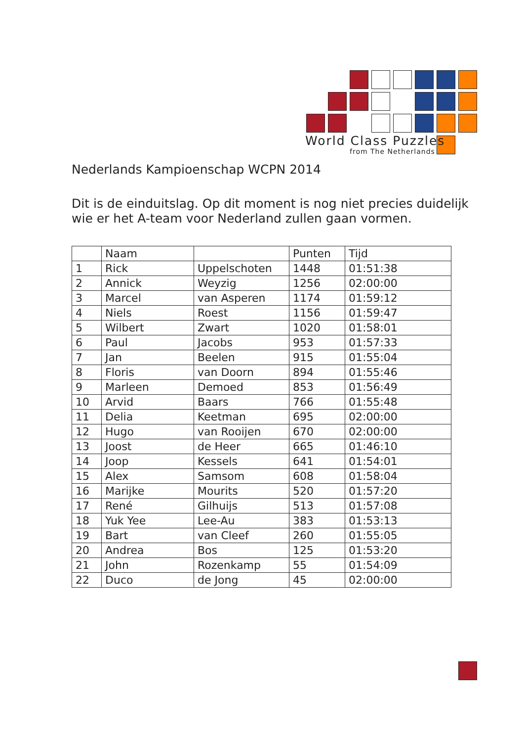World Class Puzzles
from The Netherlands
Nederlands Kampioenschap WCPN 2014
Dit is de einduitslag. Op dit moment is nog niet precies duidelijk wie er het A-team voor Nederland zullen gaan vormen.
| | Naam | | Punten | Tijd |
| --- | --- | --- | --- | --- |
| 1 | Rick | Uppelschoten | 1448 | 01:51:38 |
| 2 | Annick | Weyzig | 1256 | 02:00:00 |
| 3 | Marcel | van Asperen | 1174 | 01:59:12 |
| 4 | Niels | Roest | 1156 | 01:59:47 |
| 5 | Wilbert | Zwart | 1020 | 01:58:01 |
| 6 | Paul | Jacobs | 953 | 01:57:33 |
| 7 | Jan | Beelen | 915 | 01:55:04 |
| 8 | Floris | van Doorn | 894 | 01:55:46 |
| 9 | Marleen | Demoed | 853 | 01:56:49 |
| 10 | Arvid | Baars | 766 | 01:55:48 |
| 11 | Delia | Keetman | 695 | 02:00:00 |
| 12 | Hugo | van Rooijen | 670 | 02:00:00 |
| 13 | Joost | de Heer | 665 | 01:46:10 |
| 14 | Joop | Kessels | 641 | 01:54:01 |
| 15 | Alex | Samsom | 608 | 01:58:04 |
| 16 | Marijke | Mourits | 520 | 01:57:20 |
| 17 | René | Gilhuijs | 513 | 01:57:08 |
| 18 | Yuk Yee | Lee-Au | 383 | 01:53:13 |
| 19 | Bart | van Cleef | 260 | 01:55:05 |
| 20 | Andrea | Bos | 125 | 01:53:20 |
| 21 | John | Rozenkamp | 55 | 01:54:09 |
| 22 | Duco | de Jong | 45 | 02:00:00 |